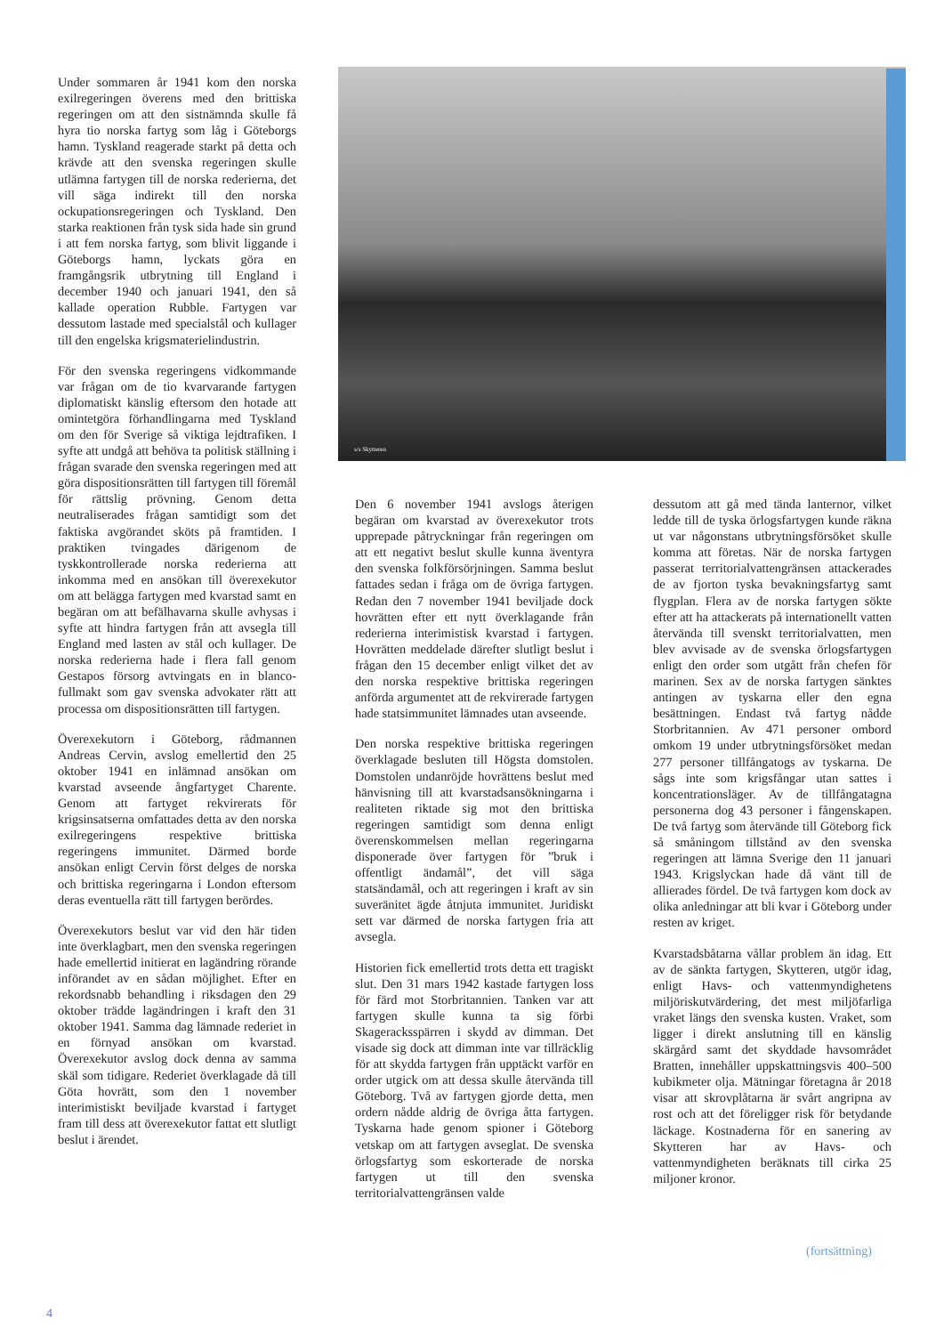Under sommaren år 1941 kom den norska exilregeringen överens med den brittiska regeringen om att den sistnämnda skulle få hyra tio norska fartyg som låg i Göteborgs hamn. Tyskland reagerade starkt på detta och krävde att den svenska regeringen skulle utlämna fartygen till de norska rederierna, det vill säga indirekt till den norska ockupationsregeringen och Tyskland. Den starka reaktionen från tysk sida hade sin grund i att fem norska fartyg, som blivit liggande i Göteborgs hamn, lyckats göra en framgångsrik utbrytning till England i december 1940 och januari 1941, den så kallade operation Rubble. Fartygen var dessutom lastade med specialstål och kullager till den engelska krigsmaterielindustrin.
För den svenska regeringens vidkommande var frågan om de tio kvarvarande fartygen diplomatiskt känslig eftersom den hotade att omintetgöra förhandlingarna med Tyskland om den för Sverige så viktiga lejdtrafiken. I syfte att undgå att behöva ta politisk ställning i frågan svarade den svenska regeringen med att göra dispositionsrätten till fartygen till föremål för rättslig prövning. Genom detta neutraliserades frågan samtidigt som det faktiska avgörandet sköts på framtiden. I praktiken tvingades därigenom de tyskkontrollerade norska rederierna att inkomma med en ansökan till överexekutor om att belägga fartygen med kvarstad samt en begäran om att befälhavarna skulle avhysas i syfte att hindra fartygen från att avsegla till England med lasten av stål och kullager. De norska rederierna hade i flera fall genom Gestapos försorg avtvingats en in blanco-fullmakt som gav svenska advokater rätt att processa om dispositionsrätten till fartygen.
Överexekutorn i Göteborg, rådmannen Andreas Cervin, avslog emellertid den 25 oktober 1941 en inlämnad ansökan om kvarstad avseende ångfartyget Charente. Genom att fartyget rekvirerats för krigsinsatserna omfattades detta av den norska exilregeringens respektive brittiska regeringens immunitet. Därmed borde ansökan enligt Cervin först delges de norska och brittiska regeringarna i London eftersom deras eventuella rätt till fartygen berördes.
Överexekutors beslut var vid den här tiden inte överklagbart, men den svenska regeringen hade emellertid initierat en lagändring rörande införandet av en sådan möjlighet. Efter en rekordsnabb behandling i riksdagen den 29 oktober trädde lagändringen i kraft den 31 oktober 1941. Samma dag lämnade rederiet in en förnyad ansökan om kvarstad. Överexekutor avslog dock denna av samma skäl som tidigare. Rederiet överklagade då till Göta hovrätt, som den 1 november interimistiskt beviljade kvarstad i fartyget fram till dess att överexekutor fattat ett slutligt beslut i ärendet.
s/s Skytteren
Den 6 november 1941 avslogs återigen begäran om kvarstad av överexekutor trots upprepade påtryckningar från regeringen om att ett negativt beslut skulle kunna äventyra den svenska folkförsörjningen. Samma beslut fattades sedan i fråga om de övriga fartygen. Redan den 7 november 1941 beviljade dock hovrätten efter ett nytt överklagande från rederierna interimistisk kvarstad i fartygen. Hovrätten meddelade därefter slutligt beslut i frågan den 15 december enligt vilket det av den norska respektive brittiska regeringen anförda argumentet att de rekvirerade fartygen hade statsimmunitet lämnades utan avseende.
Den norska respektive brittiska regeringen överklagade besluten till Högsta domstolen. Domstolen undanröjde hovrättens beslut med hänvisning till att kvarstadsansökningarna i realiteten riktade sig mot den brittiska regeringen samtidigt som denna enligt överenskommelsen mellan regeringarna disponerade över fartygen för ”bruk i offentligt ändamål”, det vill säga statsändamål, och att regeringen i kraft av sin suveränitet ägde åtnjuta immunitet. Juridiskt sett var därmed de norska fartygen fria att avsegla.
Historien fick emellertid trots detta ett tragiskt slut. Den 31 mars 1942 kastade fartygen loss för färd mot Storbritannien. Tanken var att fartygen skulle kunna ta sig förbi Skageracksspärren i skydd av dimman. Det visade sig dock att dimman inte var tillräcklig för att skydda fartygen från upptäckt varför en order utgick om att dessa skulle återvända till Göteborg. Två av fartygen gjorde detta, men ordern nådde aldrig de övriga åtta fartygen. Tyskarna hade genom spioner i Göteborg vetskap om att fartygen avseglat. De svenska örlogsfartyg som eskorterade de norska fartygen ut till den svenska territorialvattengränsen valde
dessutom att gå med tända lanternor, vilket ledde till de tyska örlogsfartygen kunde räkna ut var någonstans utbrytningsförsöket skulle komma att företas. När de norska fartygen passerat territorialvattengränsen attackerades de av fjorton tyska bevakningsfartyg samt flygplan. Flera av de norska fartygen sökte efter att ha attackerats på internationellt vatten återvända till svenskt territorialvatten, men blev avvisade av de svenska örlogsfartygen enligt den order som utgått från chefen för marinen. Sex av de norska fartygen sänktes antingen av tyskarna eller den egna besättningen. Endast två fartyg nådde Storbritannien. Av 471 personer ombord omkom 19 under utbrytningsförsöket medan 277 personer tillfångatogs av tyskarna. De sågs inte som krigsfångar utan sattes i koncentrationsläger. Av de tillfångatagna personerna dog 43 personer i fångenskapen. De två fartyg som återvände till Göteborg fick så småningom tillstånd av den svenska regeringen att lämna Sverige den 11 januari 1943. Krigslyckan hade då vänt till de allierades fördel. De två fartygen kom dock av olika anledningar att bli kvar i Göteborg under resten av kriget.
Kvarstadsbåtarna vållar problem än idag. Ett av de sänkta fartygen, Skytteren, utgör idag, enligt Havs- och vattenmyndighetens miljöriskutvärdering, det mest miljöfarliga vraket längs den svenska kusten. Vraket, som ligger i direkt anslutning till en känslig skärgård samt det skyddade havsområdet Bratten, innehåller uppskattningsvis 400–500 kubikmeter olja. Mätningar företagna år 2018 visar att skrovplåtarna är svårt angripna av rost och att det föreligger risk för betydande läckage. Kostnaderna för en sanering av Skytteren har av Havs- och vattenmyndigheten beräknats till cirka 25 miljoner kronor.
(fortsättning)
4